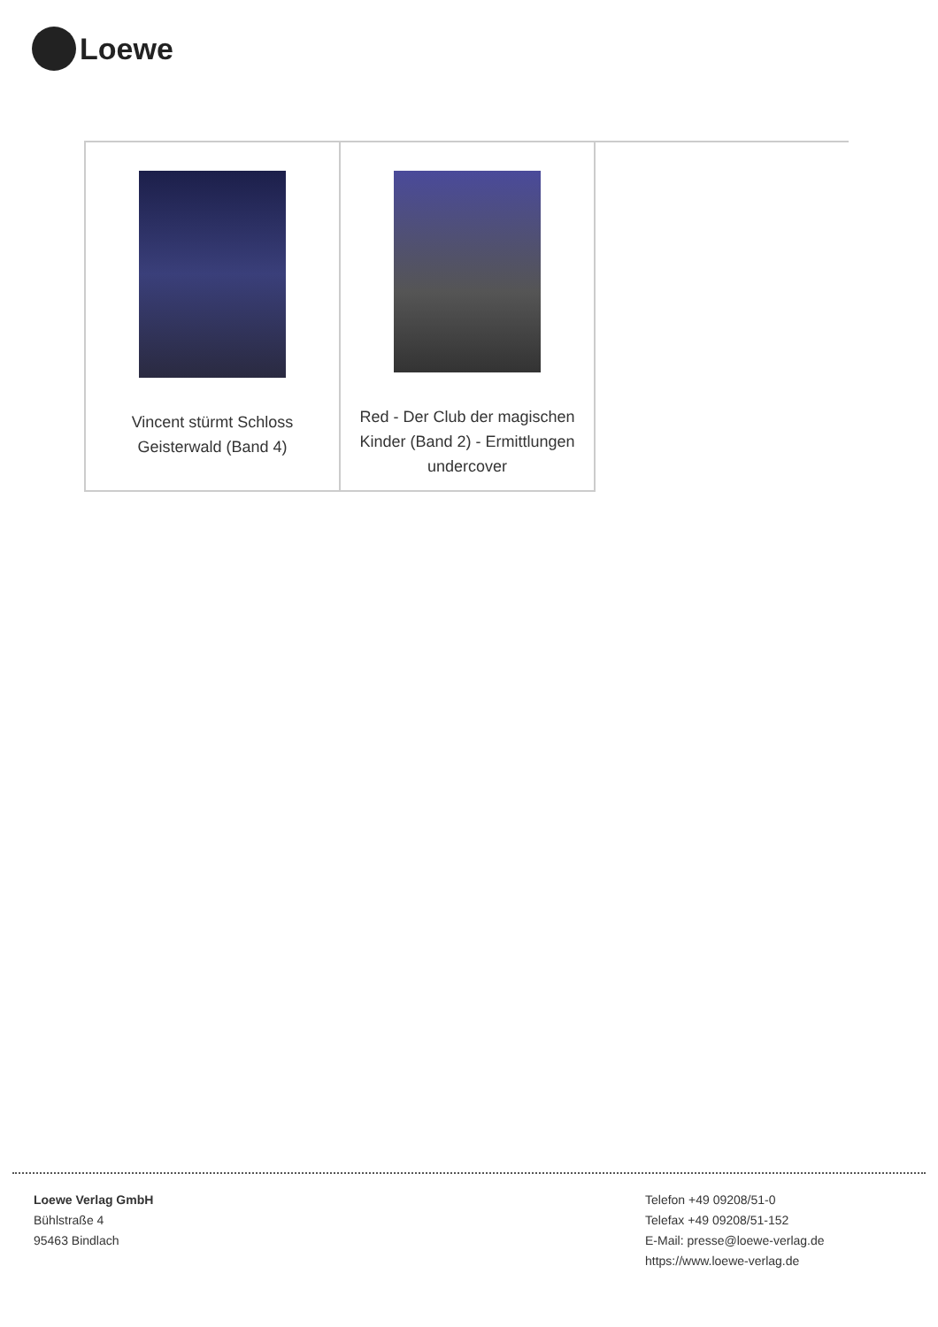Loewe
| Vincent stürmt Schloss Geisterwald (Band 4) | Red - Der Club der magischen Kinder (Band 2) - Ermittlungen undercover | |
Loewe Verlag GmbH
Bühlstraße 4
95463 Bindlach
Telefon +49 09208/51-0
Telefax +49 09208/51-152
E-Mail: presse@loewe-verlag.de
https://www.loewe-verlag.de